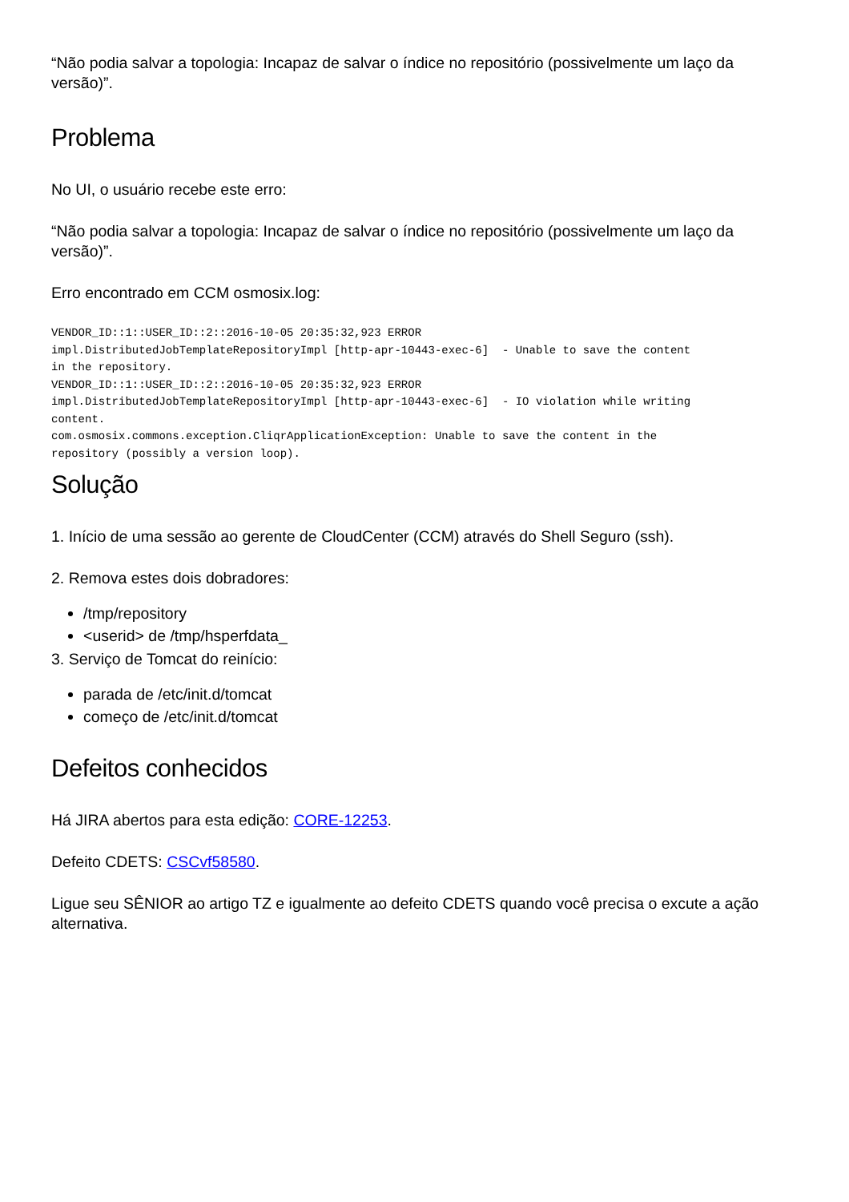“Não podia salvar a topologia: Incapaz de salvar o índice no repositório (possivelmente um laço da versão)”.
Problema
No UI, o usuário recebe este erro:
“Não podia salvar a topologia: Incapaz de salvar o índice no repositório (possivelmente um laço da versão)”.
Erro encontrado em CCM osmosix.log:
VENDOR_ID::1::USER_ID::2::2016-10-05 20:35:32,923 ERROR
impl.DistributedJobTemplateRepositoryImpl [http-apr-10443-exec-6]  - Unable to save the content
in the repository.
VENDOR_ID::1::USER_ID::2::2016-10-05 20:35:32,923 ERROR
impl.DistributedJobTemplateRepositoryImpl [http-apr-10443-exec-6]  - IO violation while writing
content.
com.osmosix.commons.exception.CliqrApplicationException: Unable to save the content in the
repository (possibly a version loop).
Solução
1. Início de uma sessão ao gerente de CloudCenter (CCM) através do Shell Seguro (ssh).
2. Remova estes dois dobradores:
/tmp/repository
<userid> de /tmp/hsperfdata_
3. Serviço de Tomcat do reinício:
parada de /etc/init.d/tomcat
começo de /etc/init.d/tomcat
Defeitos conhecidos
Há JIRA abertos para esta edição: CORE-12253.
Defeito CDETS: CSCvf58580.
Ligue seu SÊNIOR ao artigo TZ e igualmente ao defeito CDETS quando você precisa o excute a ação alternativa.